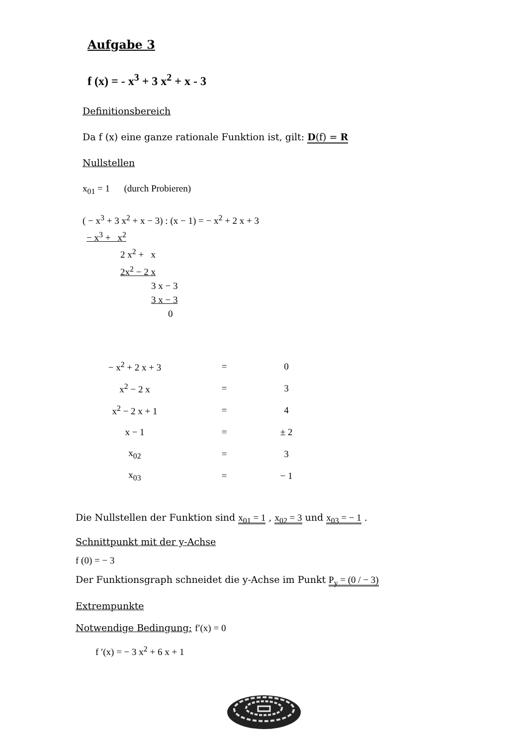Aufgabe 3
f (x) = - x<sup>3</sup> + 3 x<sup>2</sup> + x - 3
Definitionsbereich
Da f (x) eine ganze rationale Funktion ist, gilt: D(f) = R
Nullstellen
x<sub>01</sub> = 1 (durch Probieren)
( − x<sup>3</sup> + 3 x<sup>2</sup> + x − 3) : (x − 1) = − x<sup>2</sup> + 2 x + 3
− x<sup>3</sup> + x<sup>2</sup>
2 x<sup>2</sup> + x
2x<sup>2</sup> − 2 x
3 x − 3
3 x − 3
0
| − x<sup>2</sup> + 2 x + 3 | = | 0 |
| x<sup>2</sup> − 2 x | = | 3 |
| x<sup>2</sup> − 2 x + 1 | = | 4 |
| x − 1 | = | ± 2 |
| x<sub>02</sub> | = | 3 |
| x<sub>03</sub> | = | − 1 |
Die Nullstellen der Funktion sind x<sub>01</sub> = 1 , x<sub>02</sub> = 3 und x<sub>03</sub> = − 1 .
Schnittpunkt mit der y-Achse
f (0) = − 3
Der Funktionsgraph schneidet die y-Achse im Punkt P<sub>y</sub> = (0 / − 3)
Extrempunkte
Notwendige Bedingung: f′(x) = 0
f ′(x) = − 3 x<sup>2</sup> + 6 x + 1